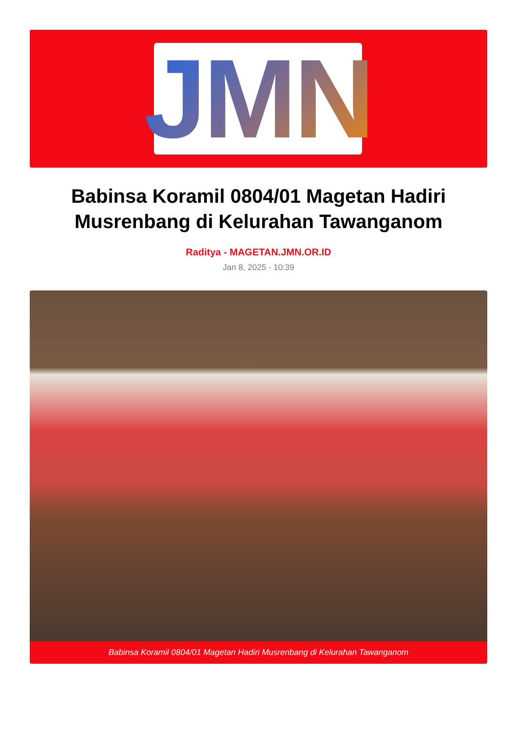JMN
Babinsa Koramil 0804/01 Magetan Hadiri Musrenbang di Kelurahan Tawanganom
Raditya - MAGETAN.JMN.OR.ID
Jan 8, 2025 - 10:39
Babinsa Koramil 0804/01 Magetan Hadiri Musrenbang di Kelurahan Tawanganom